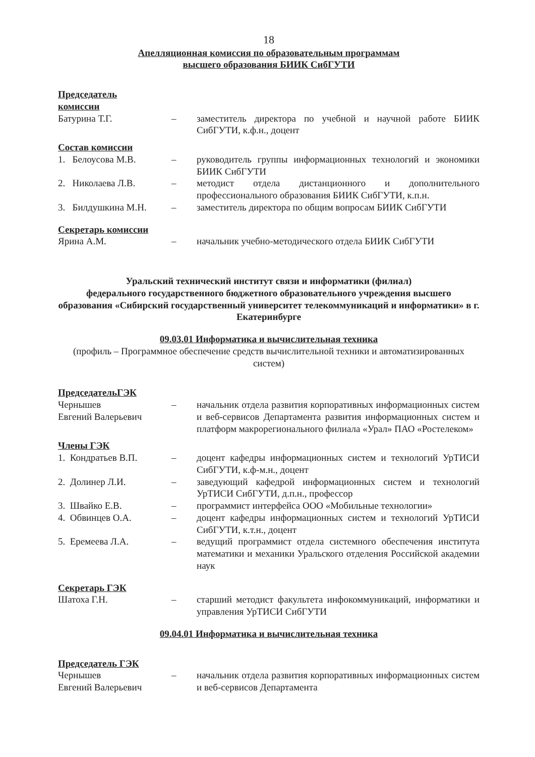18
Апелляционная комиссия по образовательным программам
высшего образования БИИК СибГУТИ
Председатель
комиссии
Батурина Т.Г. – заместитель директора по учебной и научной работе БИИК СибГУТИ, к.ф.н., доцент
Состав комиссии
1. Белоусова М.В.
– руководитель группы информационных технологий и экономики БИИК СибГУТИ
2. Николаева Л.В.
– методист отдела дистанционного и дополнительного профессионального образования БИИК СибГУТИ, к.п.н.
3. Билдушкина М.Н.
– заместитель директора по общим вопросам БИИК СибГУТИ
Секретарь комиссии
Ярина А.М. – начальник учебно-методического отдела БИИК СибГУТИ
Уральский технический институт связи и информатики (филиал)
федерального государственного бюджетного образовательного учреждения высшего образования «Сибирский государственный университет телекоммуникаций и информатики» в г. Екатеринбурге
09.03.01 Информатика и вычислительная техника
(профиль – Программное обеспечение средств вычислительной техники и автоматизированных систем)
ПредседательГЭК
Чернышев
Евгений Валерьевич
– начальник отдела развития корпоративных информационных систем и веб-сервисов Департамента развития информационных систем и платформ макрорегионального филиала «Урал» ПАО «Ростелеком»
Члены ГЭК
1. Кондратьев В.П.
– доцент кафедры информационных систем и технологий УрТИСИ СибГУТИ, к.ф-м.н., доцент
2. Долинер Л.И. – заведующий кафедрой информационных систем и технологий УрТИСИ СибГУТИ, д.п.н., профессор
3. Швайко Е.В. – программист интерфейса ООО «Мобильные технологии»
4. Обвинцев О.А. – доцент кафедры информационных систем и технологий УрТИСИ СибГУТИ, к.т.н., доцент
5. Еремеева Л.А. – ведущий программист отдела системного обеспечения института математики и механики Уральского отделения Российской академии наук
Секретарь ГЭК
Шатоха Г.Н. – старший методист факультета инфокоммуникаций, информатики и управления УрТИСИ СибГУТИ
09.04.01 Информатика и вычислительная техника
Председатель ГЭК
Чернышев
Евгений Валерьевич
– начальник отдела развития корпоративных информационных систем и веб-сервисов Департамента